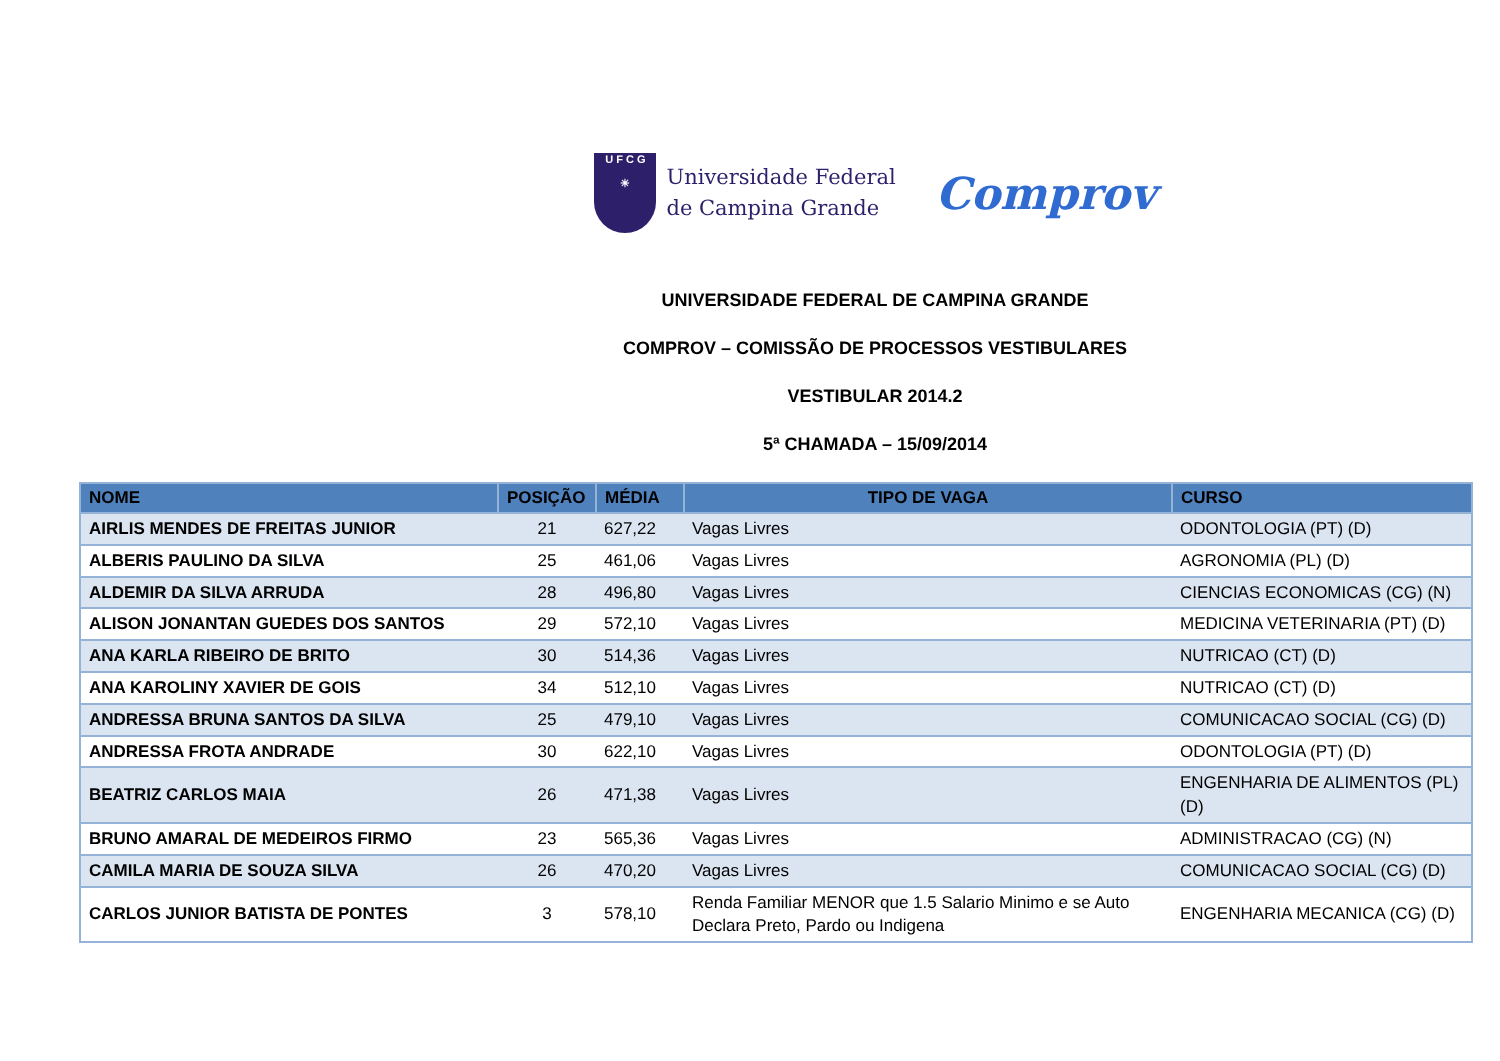U F C G
☀
Universidade Federal
de Campina Grande
Comprov
UNIVERSIDADE FEDERAL DE CAMPINA GRANDE
COMPROV – COMISSÃO DE PROCESSOS VESTIBULARES
VESTIBULAR 2014.2
5ª CHAMADA – 15/09/2014
| NOME | POSIÇÃO | MÉDIA | TIPO DE VAGA | CURSO |
| --- | --- | --- | --- | --- |
| AIRLIS MENDES DE FREITAS JUNIOR | 21 | 627,22 | Vagas Livres | ODONTOLOGIA (PT) (D) |
| ALBERIS PAULINO DA SILVA | 25 | 461,06 | Vagas Livres | AGRONOMIA (PL) (D) |
| ALDEMIR DA SILVA ARRUDA | 28 | 496,80 | Vagas Livres | CIENCIAS ECONOMICAS (CG) (N) |
| ALISON JONANTAN GUEDES DOS SANTOS | 29 | 572,10 | Vagas Livres | MEDICINA VETERINARIA (PT) (D) |
| ANA KARLA RIBEIRO DE BRITO | 30 | 514,36 | Vagas Livres | NUTRICAO (CT) (D) |
| ANA KAROLINY XAVIER DE GOIS | 34 | 512,10 | Vagas Livres | NUTRICAO (CT) (D) |
| ANDRESSA BRUNA SANTOS DA SILVA | 25 | 479,10 | Vagas Livres | COMUNICACAO SOCIAL (CG) (D) |
| ANDRESSA FROTA ANDRADE | 30 | 622,10 | Vagas Livres | ODONTOLOGIA (PT) (D) |
| BEATRIZ CARLOS MAIA | 26 | 471,38 | Vagas Livres | ENGENHARIA DE ALIMENTOS (PL) (D) |
| BRUNO AMARAL DE MEDEIROS FIRMO | 23 | 565,36 | Vagas Livres | ADMINISTRACAO (CG) (N) |
| CAMILA MARIA DE SOUZA SILVA | 26 | 470,20 | Vagas Livres | COMUNICACAO SOCIAL (CG) (D) |
| CARLOS JUNIOR BATISTA DE PONTES | 3 | 578,10 | Renda Familiar MENOR que 1.5 Salario Minimo e se Auto Declara Preto, Pardo ou Indigena | ENGENHARIA MECANICA (CG) (D) |